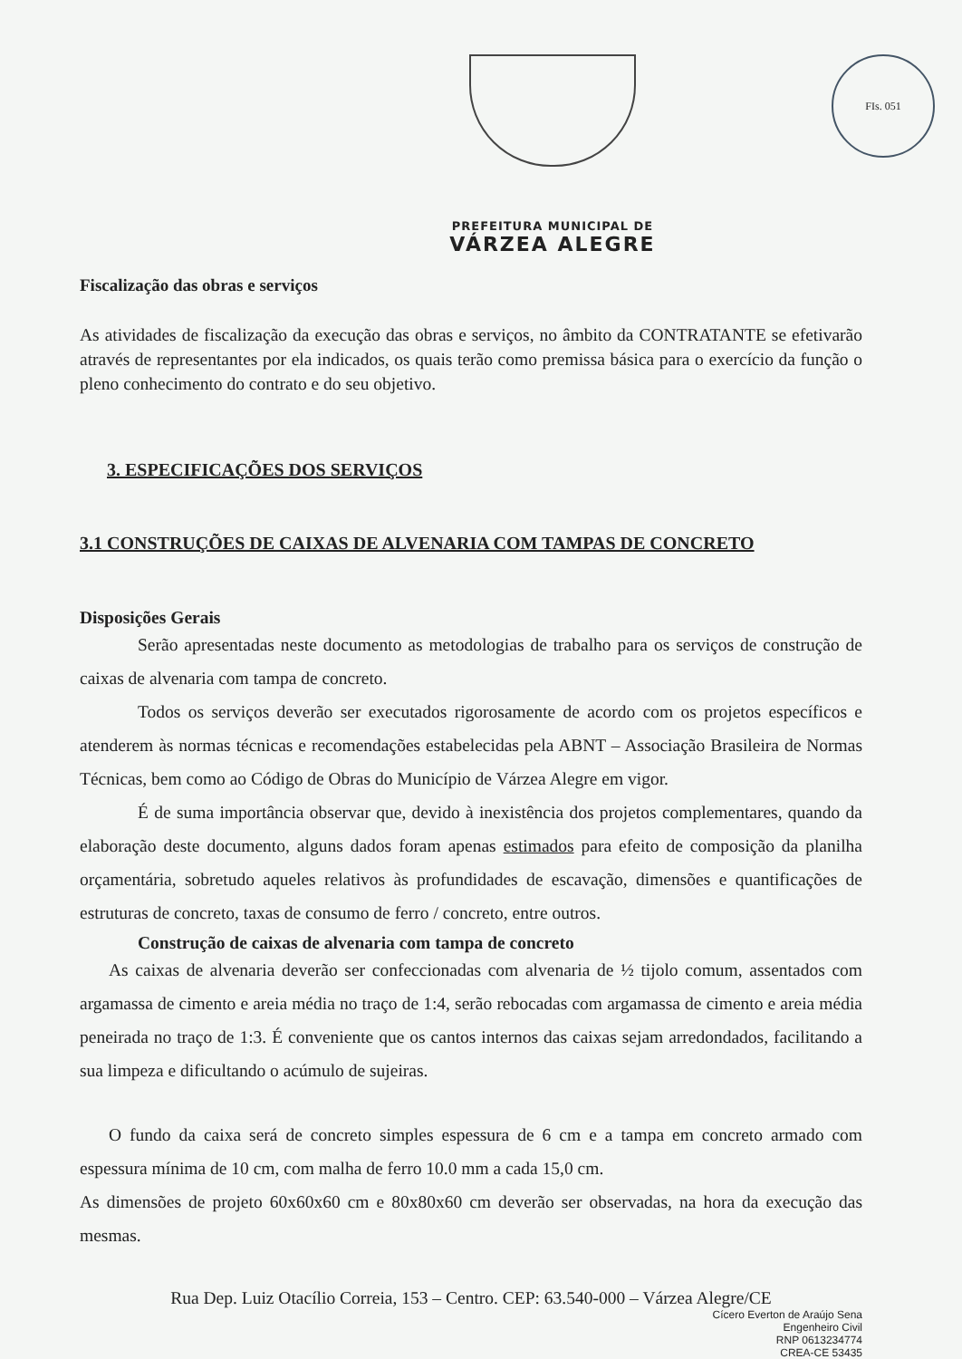FIs. 051
PREFEITURA MUNICIPAL DE
VÁRZEA ALEGRE
Fiscalização das obras e serviços
As atividades de fiscalização da execução das obras e serviços, no âmbito da CONTRATANTE se efetivarão através de representantes por ela indicados, os quais terão como premissa básica para o exercício da função o pleno conhecimento do contrato e do seu objetivo.
3. ESPECIFICAÇÕES DOS SERVIÇOS
3.1 CONSTRUÇÕES DE CAIXAS DE ALVENARIA COM TAMPAS DE CONCRETO
Disposições Gerais
Serão apresentadas neste documento as metodologias de trabalho para os serviços de construção de caixas de alvenaria com tampa de concreto.
Todos os serviços deverão ser executados rigorosamente de acordo com os projetos específicos e atenderem às normas técnicas e recomendações estabelecidas pela ABNT – Associação Brasileira de Normas Técnicas, bem como ao Código de Obras do Município de Várzea Alegre em vigor.
É de suma importância observar que, devido à inexistência dos projetos complementares, quando da elaboração deste documento, alguns dados foram apenas estimados para efeito de composição da planilha orçamentária, sobretudo aqueles relativos às profundidades de escavação, dimensões e quantificações de estruturas de concreto, taxas de consumo de ferro / concreto, entre outros.
Construção de caixas de alvenaria com tampa de concreto
As caixas de alvenaria deverão ser confeccionadas com alvenaria de ½ tijolo comum, assentados com argamassa de cimento e areia média no traço de 1:4, serão rebocadas com argamassa de cimento e areia média peneirada no traço de 1:3. É conveniente que os cantos internos das caixas sejam arredondados, facilitando a sua limpeza e dificultando o acúmulo de sujeiras.
O fundo da caixa será de concreto simples espessura de 6 cm e a tampa em concreto armado com espessura mínima de 10 cm, com malha de ferro 10.0 mm a cada 15,0 cm.
As dimensões de projeto 60x60x60 cm e 80x80x60 cm deverão ser observadas, na hora da execução das mesmas.
Rua Dep. Luiz Otacílio Correia, 153 – Centro. CEP: 63.540-000 – Várzea Alegre/CE
Cícero Everton de Araújo Sena
Engenheiro Civil
RNP 0613234774
CREA-CE 53435